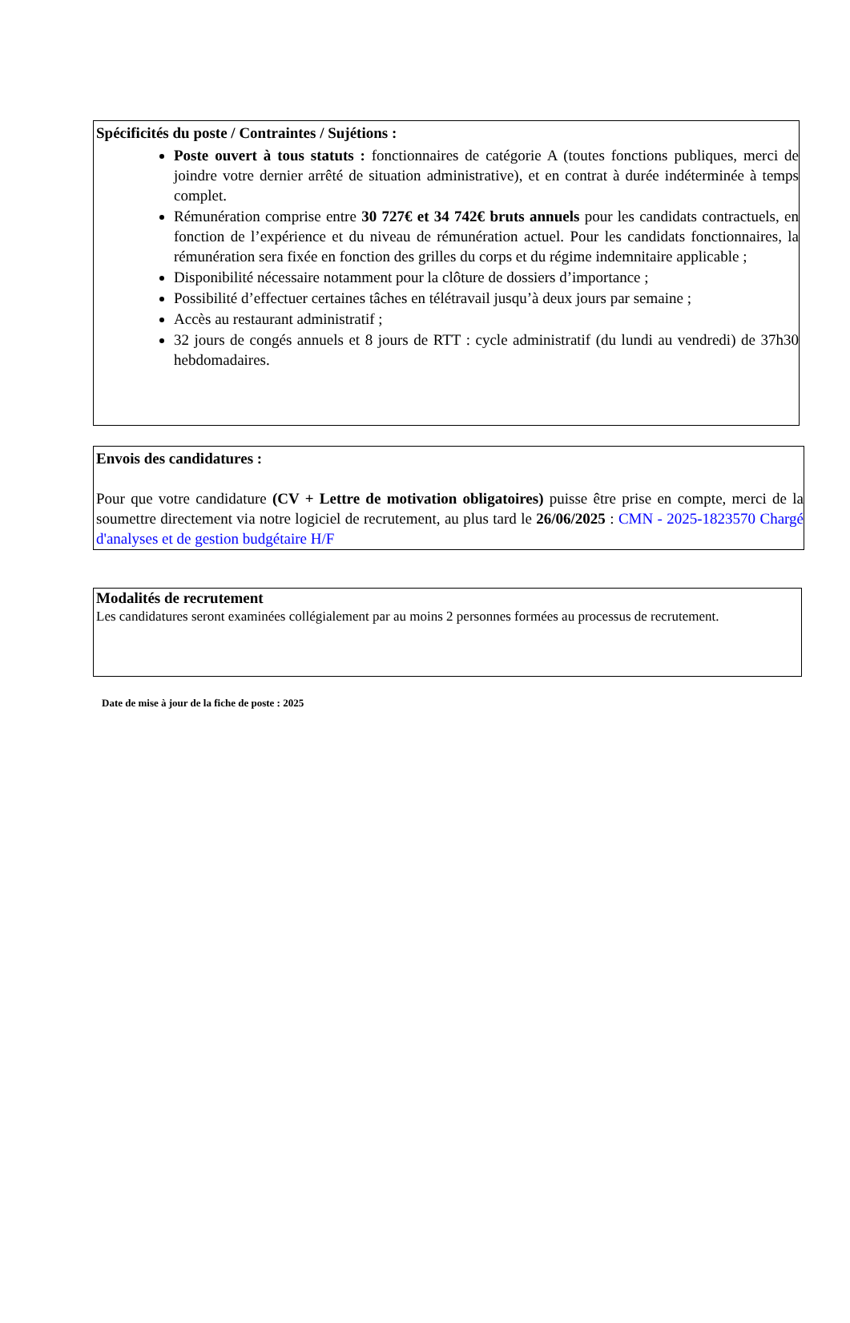Spécificités du poste / Contraintes / Sujétions :
Poste ouvert à tous statuts : fonctionnaires de catégorie A (toutes fonctions publiques, merci de joindre votre dernier arrêté de situation administrative), et en contrat à durée indéterminée à temps complet.
Rémunération comprise entre 30 727€ et 34 742€ bruts annuels pour les candidats contractuels, en fonction de l’expérience et du niveau de rémunération actuel. Pour les candidats fonctionnaires, la rémunération sera fixée en fonction des grilles du corps et du régime indemnitaire applicable ;
Disponibilité nécessaire notamment pour la clôture de dossiers d’importance ;
Possibilité d’effectuer certaines tâches en télétravail jusqu’à deux jours par semaine ;
Accès au restaurant administratif ;
32 jours de congés annuels et 8 jours de RTT : cycle administratif (du lundi au vendredi) de 37h30 hebdomadaires.
Envois des candidatures :
Pour que votre candidature (CV + Lettre de motivation obligatoires) puisse être prise en compte, merci de la soumettre directement via notre logiciel de recrutement, au plus tard le 26/06/2025 : CMN - 2025-1823570 Chargé d'analyses et de gestion budgétaire H/F
Modalités de recrutement
Les candidatures seront examinées collégialement par au moins 2 personnes formées au processus de recrutement.
Date de mise à jour de la fiche de poste : 2025